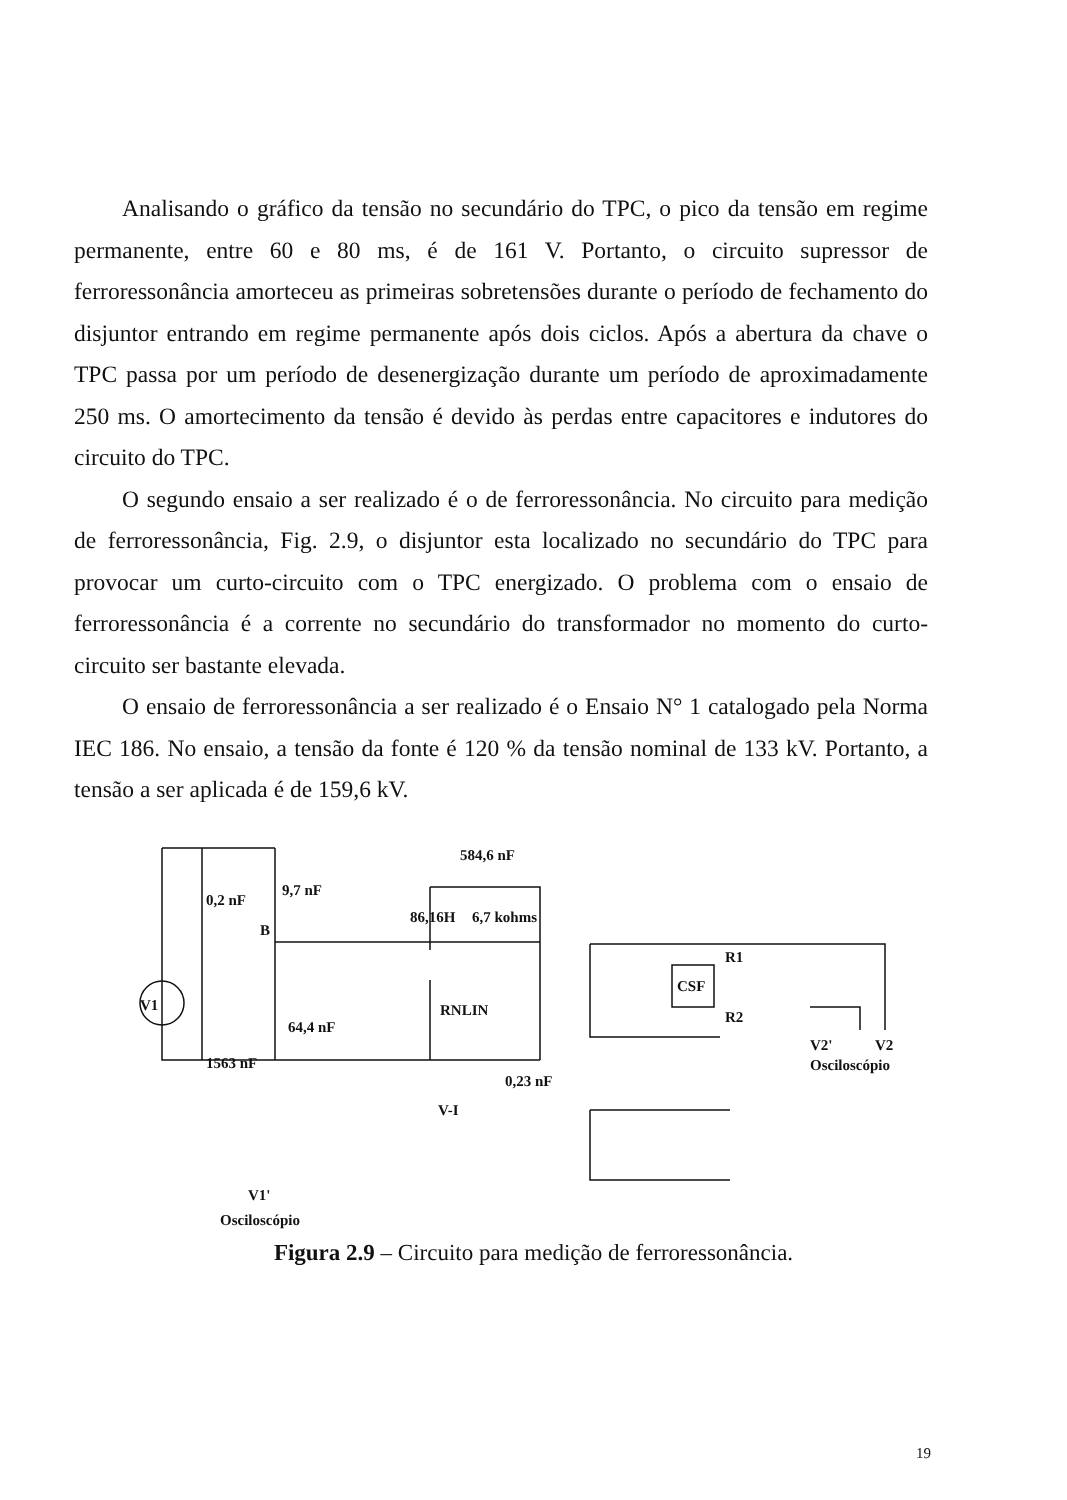Analisando o gráfico da tensão no secundário do TPC, o pico da tensão em regime permanente, entre 60 e 80 ms, é de 161 V. Portanto, o circuito supressor de ferroressonância amorteceu as primeiras sobretensões durante o período de fechamento do disjuntor entrando em regime permanente após dois ciclos. Após a abertura da chave o TPC passa por um período de desenergização durante um período de aproximadamente 250 ms. O amortecimento da tensão é devido às perdas entre capacitores e indutores do circuito do TPC.
O segundo ensaio a ser realizado é o de ferroressonância. No circuito para medição de ferroressonância, Fig. 2.9, o disjuntor esta localizado no secundário do TPC para provocar um curto-circuito com o TPC energizado. O problema com o ensaio de ferroressonância é a corrente no secundário do transformador no momento do curto-circuito ser bastante elevada.
O ensaio de ferroressonância a ser realizado é o Ensaio N° 1 catalogado pela Norma IEC 186. No ensaio, a tensão da fonte é 120 % da tensão nominal de 133 kV. Portanto, a tensão a ser aplicada é de 159,6 kV.
V1
584,6 nF
9,7 nF
0,2 nF
B
86,16H
6,7 kohms
CSF
R1
R2
64,4 nF
RNLIN
1563 nF
V2'
V2
Osciloscópio
0,23 nF
V-I
V1'
Osciloscópio
Figura 2.9 – Circuito para medição de ferroressonância.
19